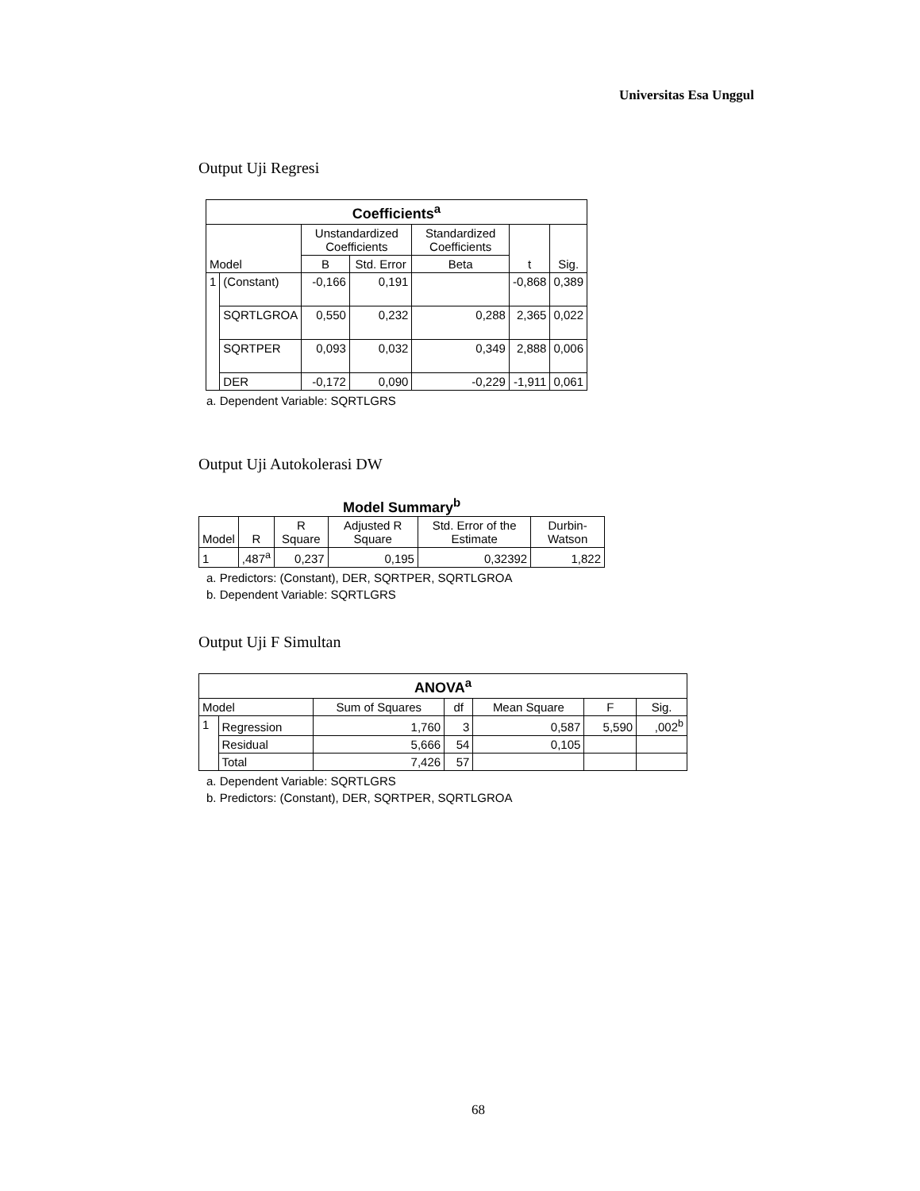Universitas Esa Unggul
Output Uji Regresi
| Coefficients<sup>a</sup> | | | | | | |
| --- | --- | --- | --- | --- | --- | --- |
| Model | | Unstandardized Coefficients | | Standardized Coefficients | t | Sig. |
| | | B | Std. Error | Beta | | |
| 1 | (Constant) | -0,166 | 0,191 | | -0,868 | 0,389 |
| | SQRTLGROA | 0,550 | 0,232 | 0,288 | 2,365 | 0,022 |
| | SQRTPER | 0,093 | 0,032 | 0,349 | 2,888 | 0,006 |
| | DER | -0,172 | 0,090 | -0,229 | -1,911 | 0,061 |
a. Dependent Variable: SQRTLGRS
Output Uji Autokolerasi DW
Model Summary<sup>b</sup>
| Model | R | R Square | Adjusted R Square | Std. Error of the Estimate | Durbin-Watson |
| --- | --- | --- | --- | --- | --- |
| 1 | ,487<sup>a</sup> | 0,237 | 0,195 | 0,32392 | 1,822 |
a. Predictors: (Constant), DER, SQRTPER, SQRTLGROA
b. Dependent Variable: SQRTLGRS
Output Uji F Simultan
| ANOVA<sup>a</sup> | | | | | | |
| --- | --- | --- | --- | --- | --- | --- |
| Model | | Sum of Squares | df | Mean Square | F | Sig. |
| 1 | Regression | 1,760 | 3 | 0,587 | 5,590 | ,002<sup>b</sup> |
| | Residual | 5,666 | 54 | 0,105 | | |
| | Total | 7,426 | 57 | | | |
a. Dependent Variable: SQRTLGRS
b. Predictors: (Constant), DER, SQRTPER, SQRTLGROA
68